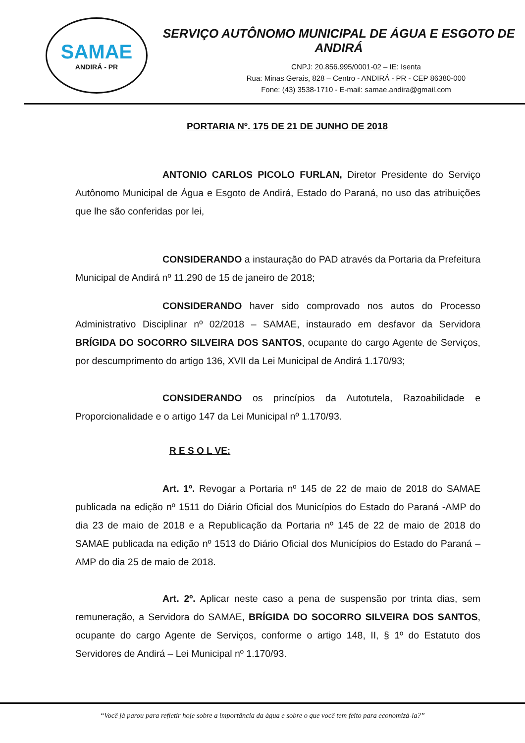SAMAE
ANDIRÁ - PR
SERVIÇO AUTÔNOMO MUNICIPAL DE ÁGUA E ESGOTO DE ANDIRÁ
CNPJ: 20.856.995/0001-02 – IE: Isenta
Rua: Minas Gerais, 828 – Centro - ANDIRÁ - PR - CEP 86380-000
Fone: (43) 3538-1710 - E-mail: samae.andira@gmail.com
PORTARIA Nº. 175 DE 21 DE JUNHO DE 2018
ANTONIO CARLOS PICOLO FURLAN, Diretor Presidente do Serviço Autônomo Municipal de Água e Esgoto de Andirá, Estado do Paraná, no uso das atribuições que lhe são conferidas por lei,
CONSIDERANDO a instauração do PAD através da Portaria da Prefeitura Municipal de Andirá nº 11.290 de 15 de janeiro de 2018;
CONSIDERANDO haver sido comprovado nos autos do Processo Administrativo Disciplinar nº 02/2018 – SAMAE, instaurado em desfavor da Servidora BRÍGIDA DO SOCORRO SILVEIRA DOS SANTOS, ocupante do cargo Agente de Serviços, por descumprimento do artigo 136, XVII da Lei Municipal de Andirá 1.170/93;
CONSIDERANDO os princípios da Autotutela, Razoabilidade e Proporcionalidade e o artigo 147 da Lei Municipal nº 1.170/93.
R E S O L VE:
Art. 1º. Revogar a Portaria nº 145 de 22 de maio de 2018 do SAMAE publicada na edição nº 1511 do Diário Oficial dos Municípios do Estado do Paraná -AMP do dia 23 de maio de 2018 e a Republicação da Portaria nº 145 de 22 de maio de 2018 do SAMAE publicada na edição nº 1513 do Diário Oficial dos Municípios do Estado do Paraná – AMP do dia 25 de maio de 2018.
Art. 2º. Aplicar neste caso a pena de suspensão por trinta dias, sem remuneração, a Servidora do SAMAE, BRÍGIDA DO SOCORRO SILVEIRA DOS SANTOS, ocupante do cargo Agente de Serviços, conforme o artigo 148, II, § 1º do Estatuto dos Servidores de Andirá – Lei Municipal nº 1.170/93.
“Você já parou para refletir hoje sobre a importância da água e sobre o que você tem feito para economizá-la?”